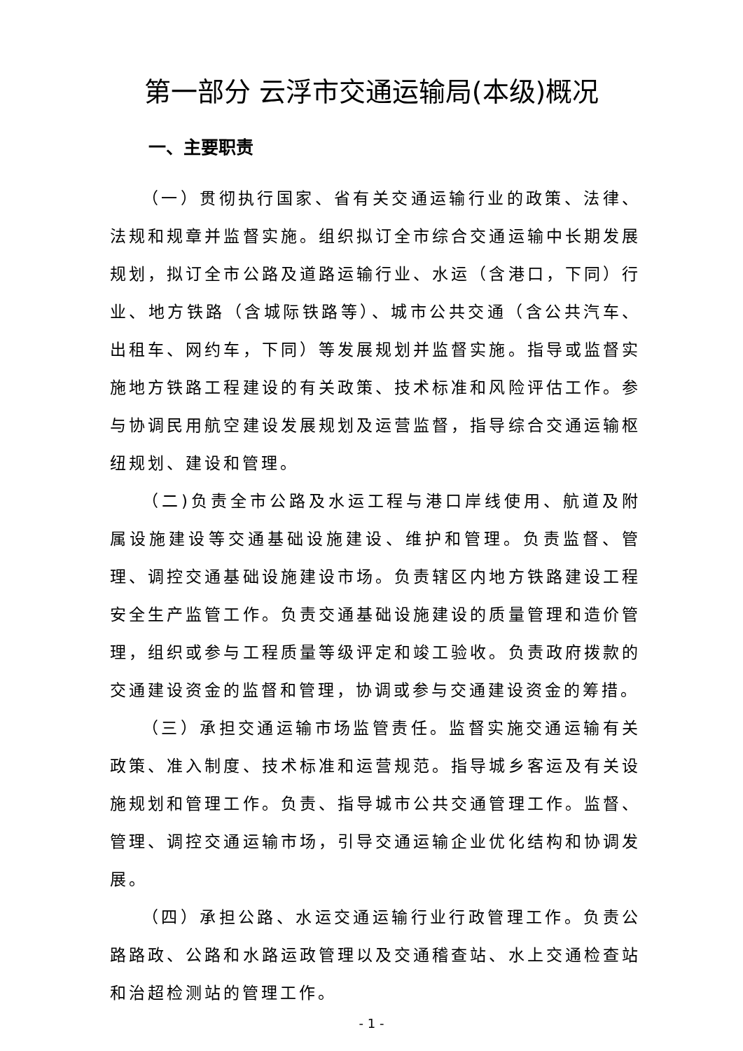第一部分 云浮市交通运输局(本级)概况
一、主要职责
（一）贯彻执行国家、省有关交通运输行业的政策、法律、法规和规章并监督实施。组织拟订全市综合交通运输中长期发展规划，拟订全市公路及道路运输行业、水运（含港口，下同）行业、地方铁路（含城际铁路等）、城市公共交通（含公共汽车、出租车、网约车，下同）等发展规划并监督实施。指导或监督实施地方铁路工程建设的有关政策、技术标准和风险评估工作。参与协调民用航空建设发展规划及运营监督，指导综合交通运输枢纽规划、建设和管理。
（二)负责全市公路及水运工程与港口岸线使用、航道及附属设施建设等交通基础设施建设、维护和管理。负责监督、管理、调控交通基础设施建设市场。负责辖区内地方铁路建设工程安全生产监管工作。负责交通基础设施建设的质量管理和造价管理，组织或参与工程质量等级评定和竣工验收。负责政府拨款的交通建设资金的监督和管理，协调或参与交通建设资金的筹措。
（三）承担交通运输市场监管责任。监督实施交通运输有关政策、准入制度、技术标准和运营规范。指导城乡客运及有关设施规划和管理工作。负责、指导城市公共交通管理工作。监督、管理、调控交通运输市场，引导交通运输企业优化结构和协调发展。
（四）承担公路、水运交通运输行业行政管理工作。负责公路路政、公路和水路运政管理以及交通稽查站、水上交通检查站和治超检测站的管理工作。
- 1 -